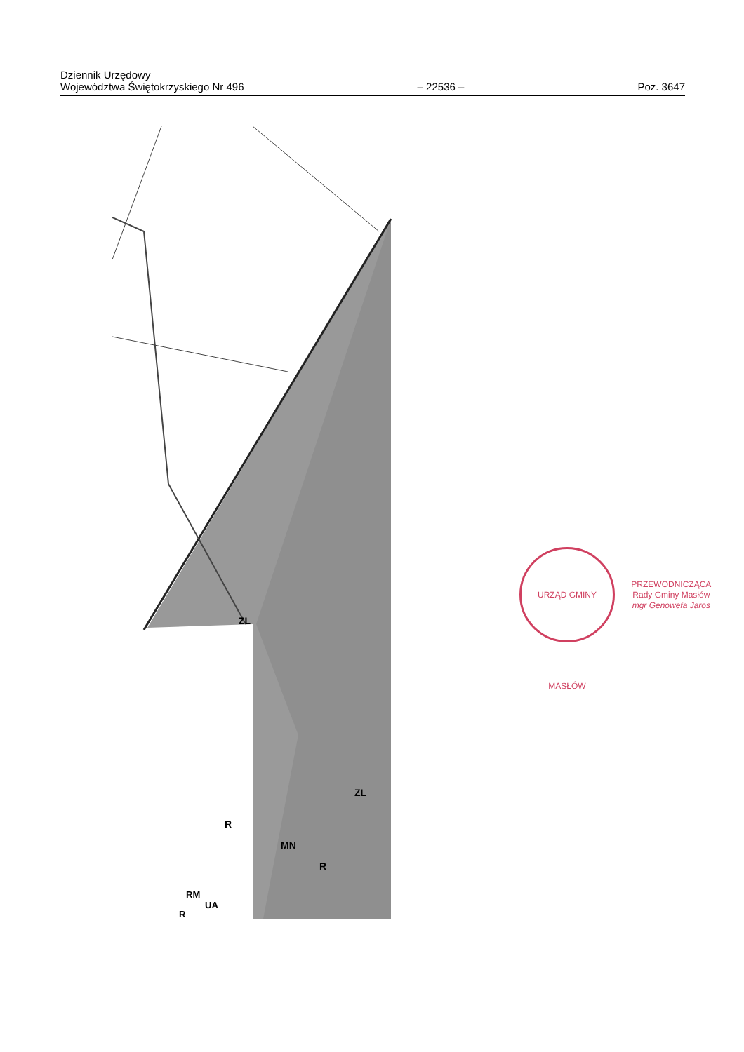Dziennik Urzędowy
Województwa Świętokrzyskiego Nr 496
– 22536 –
Poz. 3647
ZL
ZL
MN
R
R
RM
UA
R
URZĄD GMINY MASŁÓW
PRZEWODNICZĄCA
Rady Gminy Masłów
mgr Genowefa Jaros